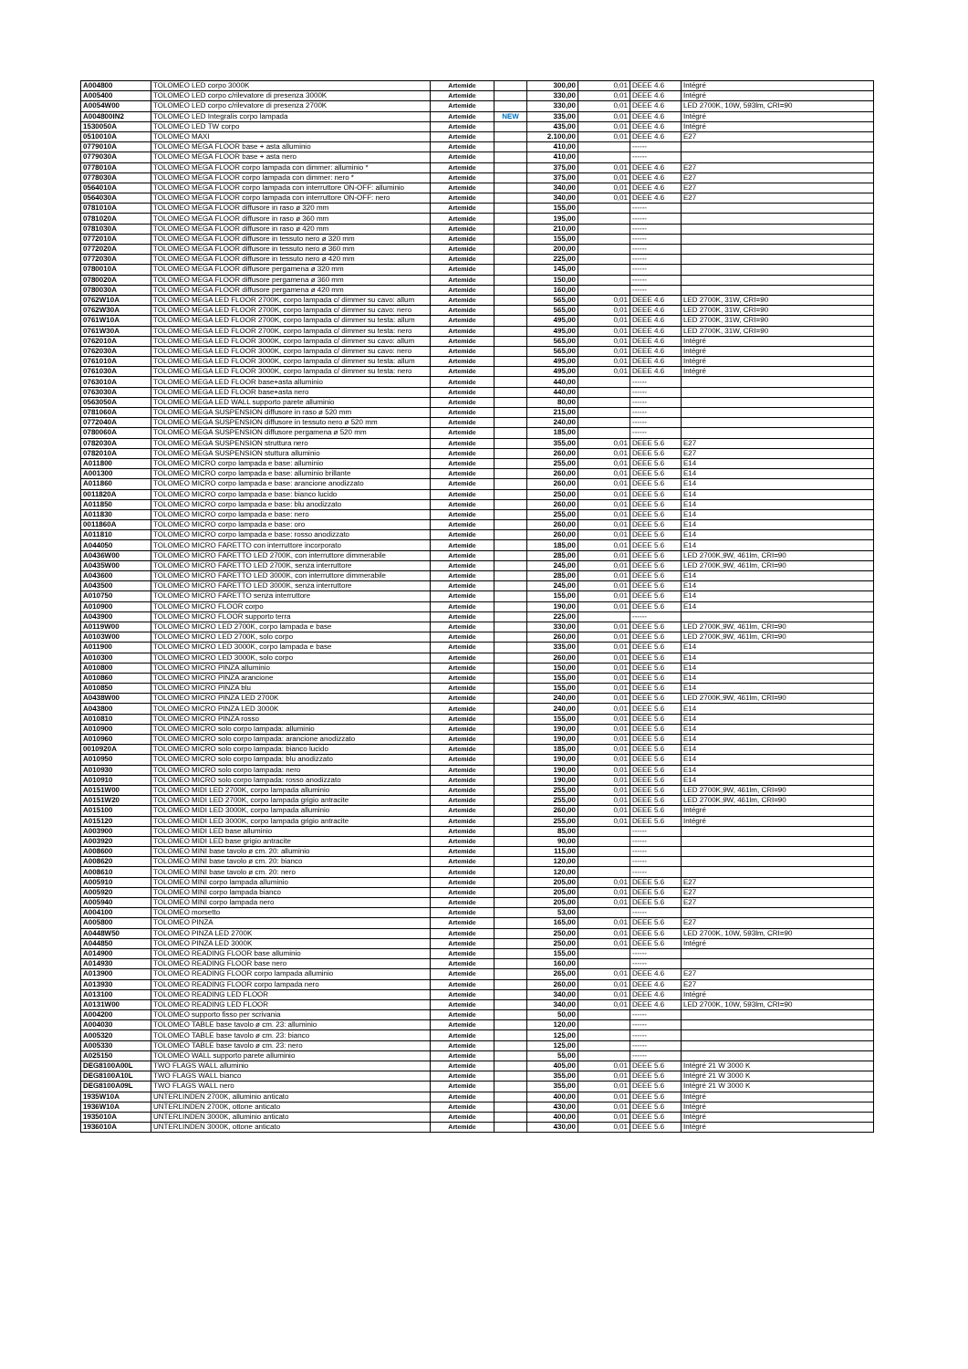| A004800 | TOLOMEO LED corpo 3000K | Artemide | | 300,00 | 0,01 | DEEE 4.6 | Intégré |
| A005400 | TOLOMEO LED corpo c/rilevatore di presenza 3000K | Artemide | | 330,00 | 0,01 | DEEE 4.6 | Intégré |
| A0054W00 | TOLOMEO LED corpo c/rilevatore di presenza 2700K | Artemide | | 330,00 | 0,01 | DEEE 4.6 | LED 2700K, 10W, 593lm, CRI=90 |
| A004800IN2 | TOLOMEO LED Integralis corpo lampada | Artemide | NEW | 335,00 | 0,01 | DEEE 4.6 | Intégré |
| 1530050A | TOLOMEO LED TW corpo | Artemide | | 435,00 | 0,01 | DEEE 4.6 | Intégré |
| 0510010A | TOLOMEO MAXI | Artemide | | 2.100,00 | 0,01 | DEEE 4.6 | E27 |
| 0779010A | TOLOMEO MEGA FLOOR base + asta alluminio | Artemide | | 410,00 | | ------ | |
| 0779030A | TOLOMEO MEGA FLOOR base + asta nero | Artemide | | 410,00 | | ------ | |
| 0778010A | TOLOMEO MEGA FLOOR corpo lampada con dimmer: alluminio * | Artemide | | 375,00 | 0,01 | DEEE 4.6 | E27 |
| 0778030A | TOLOMEO MEGA FLOOR corpo lampada con dimmer: nero * | Artemide | | 375,00 | 0,01 | DEEE 4.6 | E27 |
| 0564010A | TOLOMEO MEGA FLOOR corpo lampada con interruttore ON-OFF: alluminio | Artemide | | 340,00 | 0,01 | DEEE 4.6 | E27 |
| 0564030A | TOLOMEO MEGA FLOOR corpo lampada con interruttore ON-OFF: nero | Artemide | | 340,00 | 0,01 | DEEE 4.6 | E27 |
| 0781010A | TOLOMEO MEGA FLOOR diffusore in raso ø 320 mm | Artemide | | 155,00 | | ------ | |
| 0781020A | TOLOMEO MEGA FLOOR diffusore in raso ø 360 mm | Artemide | | 195,00 | | ------ | |
| 0781030A | TOLOMEO MEGA FLOOR diffusore in raso ø 420 mm | Artemide | | 210,00 | | ------ | |
| 0772010A | TOLOMEO MEGA FLOOR diffusore in tessuto nero ø 320 mm | Artemide | | 155,00 | | ------ | |
| 0772020A | TOLOMEO MEGA FLOOR diffusore in tessuto nero ø 360 mm | Artemide | | 200,00 | | ------ | |
| 0772030A | TOLOMEO MEGA FLOOR diffusore in tessuto nero ø 420 mm | Artemide | | 225,00 | | ------ | |
| 0780010A | TOLOMEO MEGA FLOOR diffusore pergamena ø 320 mm | Artemide | | 145,00 | | ------ | |
| 0780020A | TOLOMEO MEGA FLOOR diffusore pergamena ø 360 mm | Artemide | | 150,00 | | ------ | |
| 0780030A | TOLOMEO MEGA FLOOR diffusore pergamena ø 420 mm | Artemide | | 160,00 | | ------ | |
| 0762W10A | TOLOMEO MEGA LED FLOOR 2700K, corpo lampada c/ dimmer su cavo: allum | Artemide | | 565,00 | 0,01 | DEEE 4.6 | LED 2700K, 31W, CRI=90 |
| 0762W30A | TOLOMEO MEGA LED FLOOR 2700K, corpo lampada c/ dimmer su cavo: nero | Artemide | | 565,00 | 0,01 | DEEE 4.6 | LED 2700K, 31W, CRI=90 |
| 0761W10A | TOLOMEO MEGA LED FLOOR 2700K, corpo lampada c/ dimmer su testa: allum | Artemide | | 495,00 | 0,01 | DEEE 4.6 | LED 2700K, 31W, CRI=90 |
| 0761W30A | TOLOMEO MEGA LED FLOOR 2700K, corpo lampada c/ dimmer su testa: nero | Artemide | | 495,00 | 0,01 | DEEE 4.6 | LED 2700K, 31W, CRI=90 |
| 0762010A | TOLOMEO MEGA LED FLOOR 3000K, corpo lampada c/ dimmer su cavo: allum | Artemide | | 565,00 | 0,01 | DEEE 4.6 | Intégré |
| 0762030A | TOLOMEO MEGA LED FLOOR 3000K, corpo lampada c/ dimmer su cavo: nero | Artemide | | 565,00 | 0,01 | DEEE 4.6 | Intégré |
| 0761010A | TOLOMEO MEGA LED FLOOR 3000K, corpo lampada c/ dimmer su testa: allum | Artemide | | 495,00 | 0,01 | DEEE 4.6 | Intégré |
| 0761030A | TOLOMEO MEGA LED FLOOR 3000K, corpo lampada c/ dimmer su testa: nero | Artemide | | 495,00 | 0,01 | DEEE 4.6 | Intégré |
| 0763010A | TOLOMEO MEGA LED FLOOR base+asta alluminio | Artemide | | 440,00 | | ------ | |
| 0763030A | TOLOMEO MEGA LED FLOOR base+asta nero | Artemide | | 440,00 | | ------ | |
| 0563050A | TOLOMEO MEGA LED WALL supporto parete alluminio | Artemide | | 80,00 | | ------ | |
| 0781060A | TOLOMEO MEGA SUSPENSION diffusore in raso ø 520 mm | Artemide | | 215,00 | | ------ | |
| 0772040A | TOLOMEO MEGA SUSPENSION diffusore in tessuto nero ø 520 mm | Artemide | | 240,00 | | ------ | |
| 0780060A | TOLOMEO MEGA SUSPENSION diffusore pergamena ø 520 mm | Artemide | | 185,00 | | ------ | |
| 0782030A | TOLOMEO MEGA SUSPENSION struttura nero | Artemide | | 355,00 | 0,01 | DEEE 5.6 | E27 |
| 0782010A | TOLOMEO MEGA SUSPENSION stuttura alluminio | Artemide | | 260,00 | 0,01 | DEEE 5.6 | E27 |
| A011800 | TOLOMEO MICRO corpo lampada e base: alluminio | Artemide | | 255,00 | 0,01 | DEEE 5.6 | E14 |
| A001300 | TOLOMEO MICRO corpo lampada e base: alluminio brillante | Artemide | | 260,00 | 0,01 | DEEE 5.6 | E14 |
| A011860 | TOLOMEO MICRO corpo lampada e base: arancione anodizzato | Artemide | | 260,00 | 0,01 | DEEE 5.6 | E14 |
| 0011820A | TOLOMEO MICRO corpo lampada e base: bianco lucido | Artemide | | 250,00 | 0,01 | DEEE 5.6 | E14 |
| A011850 | TOLOMEO MICRO corpo lampada e base: blu anodizzato | Artemide | | 260,00 | 0,01 | DEEE 5.6 | E14 |
| A011830 | TOLOMEO MICRO corpo lampada e base: nero | Artemide | | 255,00 | 0,01 | DEEE 5.6 | E14 |
| 0011860A | TOLOMEO MICRO corpo lampada e base: oro | Artemide | | 260,00 | 0,01 | DEEE 5.6 | E14 |
| A011810 | TOLOMEO MICRO corpo lampada e base: rosso anodizzato | Artemide | | 260,00 | 0,01 | DEEE 5.6 | E14 |
| A044050 | TOLOMEO MICRO FARETTO con interruttore incorporato | Artemide | | 185,00 | 0,01 | DEEE 5.6 | E14 |
| A0436W00 | TOLOMEO MICRO FARETTO LED 2700K, con interruttore dimmerabile | Artemide | | 285,00 | 0,01 | DEEE 5.6 | LED 2700K,9W, 461lm, CRI=90 |
| A0435W00 | TOLOMEO MICRO FARETTO LED 2700K, senza interruttore | Artemide | | 245,00 | 0,01 | DEEE 5.6 | LED 2700K,9W, 461lm, CRI=90 |
| A043600 | TOLOMEO MICRO FARETTO LED 3000K, con interruttore dimmerabile | Artemide | | 285,00 | 0,01 | DEEE 5.6 | E14 |
| A043500 | TOLOMEO MICRO FARETTO LED 3000K, senza interruttore | Artemide | | 245,00 | 0,01 | DEEE 5.6 | E14 |
| A010750 | TOLOMEO MICRO FARETTO senza interruttore | Artemide | | 155,00 | 0,01 | DEEE 5.6 | E14 |
| A010900 | TOLOMEO MICRO FLOOR corpo | Artemide | | 190,00 | 0,01 | DEEE 5.6 | E14 |
| A043900 | TOLOMEO MICRO FLOOR supporto terra | Artemide | | 225,00 | | ------ | |
| A0119W00 | TOLOMEO MICRO LED 2700K, corpo lampada e base | Artemide | | 330,00 | 0,01 | DEEE 5.6 | LED 2700K,9W, 461lm, CRI=90 |
| A0103W00 | TOLOMEO MICRO LED 2700K, solo corpo | Artemide | | 260,00 | 0,01 | DEEE 5.6 | LED 2700K,9W, 461lm, CRI=90 |
| A011900 | TOLOMEO MICRO LED 3000K, corpo lampada e base | Artemide | | 335,00 | 0,01 | DEEE 5.6 | E14 |
| A010300 | TOLOMEO MICRO LED 3000K, solo corpo | Artemide | | 260,00 | 0,01 | DEEE 5.6 | E14 |
| A010800 | TOLOMEO MICRO PINZA alluminio | Artemide | | 150,00 | 0,01 | DEEE 5.6 | E14 |
| A010860 | TOLOMEO MICRO PINZA arancione | Artemide | | 155,00 | 0,01 | DEEE 5.6 | E14 |
| A010850 | TOLOMEO MICRO PINZA blu | Artemide | | 155,00 | 0,01 | DEEE 5.6 | E14 |
| A0438W00 | TOLOMEO MICRO PINZA LED 2700K | Artemide | | 240,00 | 0,01 | DEEE 5.6 | LED 2700K,9W, 461lm, CRI=90 |
| A043800 | TOLOMEO MICRO PINZA LED 3000K | Artemide | | 240,00 | 0,01 | DEEE 5.6 | E14 |
| A010810 | TOLOMEO MICRO PINZA rosso | Artemide | | 155,00 | 0,01 | DEEE 5.6 | E14 |
| A010900 | TOLOMEO MICRO solo corpo lampada: alluminio | Artemide | | 190,00 | 0,01 | DEEE 5.6 | E14 |
| A010960 | TOLOMEO MICRO solo corpo lampada: arancione anodizzato | Artemide | | 190,00 | 0,01 | DEEE 5.6 | E14 |
| 0010920A | TOLOMEO MICRO solo corpo lampada: bianco lucido | Artemide | | 185,00 | 0,01 | DEEE 5.6 | E14 |
| A010950 | TOLOMEO MICRO solo corpo lampada: blu anodizzato | Artemide | | 190,00 | 0,01 | DEEE 5.6 | E14 |
| A010930 | TOLOMEO MICRO solo corpo lampada: nero | Artemide | | 190,00 | 0,01 | DEEE 5.6 | E14 |
| A010910 | TOLOMEO MICRO solo corpo lampada: rosso anodizzato | Artemide | | 190,00 | 0,01 | DEEE 5.6 | E14 |
| A0151W00 | TOLOMEO MIDI LED 2700K, corpo lampada alluminio | Artemide | | 255,00 | 0,01 | DEEE 5.6 | LED 2700K,9W, 461lm, CRI=90 |
| A0151W20 | TOLOMEO MIDI LED 2700K, corpo lampada grigio antracite | Artemide | | 255,00 | 0,01 | DEEE 5.6 | LED 2700K,9W, 461lm, CRI=90 |
| A015100 | TOLOMEO MIDI LED 3000K, corpo lampada alluminio | Artemide | | 260,00 | 0,01 | DEEE 5.6 | Intégré |
| A015120 | TOLOMEO MIDI LED 3000K, corpo lampada grigio antracite | Artemide | | 255,00 | 0,01 | DEEE 5.6 | Intégré |
| A003900 | TOLOMEO MIDI LED base alluminio | Artemide | | 85,00 | | ------ | |
| A003920 | TOLOMEO MIDI LED base grigio antracite | Artemide | | 90,00 | | ------ | |
| A008600 | TOLOMEO MINI base tavolo ø cm. 20: alluminio | Artemide | | 115,00 | | ------ | |
| A008620 | TOLOMEO MINI base tavolo ø cm. 20: bianco | Artemide | | 120,00 | | ------ | |
| A008610 | TOLOMEO MINI base tavolo ø cm. 20: nero | Artemide | | 120,00 | | ------ | |
| A005910 | TOLOMEO MINI corpo lampada alluminio | Artemide | | 205,00 | 0,01 | DEEE 5.6 | E27 |
| A005920 | TOLOMEO MINI corpo lampada bianco | Artemide | | 205,00 | 0,01 | DEEE 5.6 | E27 |
| A005940 | TOLOMEO MINI corpo lampada nero | Artemide | | 205,00 | 0,01 | DEEE 5.6 | E27 |
| A004100 | TOLOMEO morsetto | Artemide | | 53,00 | | ------ | |
| A005800 | TOLOMEO PINZA | Artemide | | 165,00 | 0,01 | DEEE 5.6 | E27 |
| A0448W50 | TOLOMEO PINZA LED 2700K | Artemide | | 250,00 | 0,01 | DEEE 5.6 | LED 2700K, 10W, 593lm, CRI=90 |
| A044850 | TOLOMEO PINZA LED 3000K | Artemide | | 250,00 | 0,01 | DEEE 5.6 | Intégré |
| A014900 | TOLOMEO READING FLOOR base alluminio | Artemide | | 155,00 | | ------ | |
| A014930 | TOLOMEO READING FLOOR base nero | Artemide | | 160,00 | | ------ | |
| A013900 | TOLOMEO READING FLOOR corpo lampada alluminio | Artemide | | 265,00 | 0,01 | DEEE 4.6 | E27 |
| A013930 | TOLOMEO READING FLOOR corpo lampada nero | Artemide | | 260,00 | 0,01 | DEEE 4.6 | E27 |
| A013100 | TOLOMEO READING LED FLOOR | Artemide | | 340,00 | 0,01 | DEEE 4.6 | Intégré |
| A0131W00 | TOLOMEO READING LED FLOOR | Artemide | | 340,00 | 0,01 | DEEE 4.6 | LED 2700K, 10W, 593lm, CRI=90 |
| A004200 | TOLOMEO supporto fisso per scrivania | Artemide | | 50,00 | | ------ | |
| A004030 | TOLOMEO TABLE base tavolo ø cm. 23: alluminio | Artemide | | 120,00 | | ------ | |
| A005320 | TOLOMEO TABLE base tavolo ø cm. 23: bianco | Artemide | | 125,00 | | ------ | |
| A005330 | TOLOMEO TABLE base tavolo ø cm. 23: nero | Artemide | | 125,00 | | ------ | |
| A025150 | TOLOMEO WALL supporto parete alluminio | Artemide | | 55,00 | | ------ | |
| DEG8100A00L | TWO FLAGS WALL alluminio | Artemide | | 405,00 | 0,01 | DEEE 5.6 | Intégré 21 W 3000 K |
| DEG8100A10L | TWO FLAGS WALL bianco | Artemide | | 355,00 | 0,01 | DEEE 5.6 | Intégré 21 W 3000 K |
| DEG8100A09L | TWO FLAGS WALL nero | Artemide | | 355,00 | 0,01 | DEEE 5.6 | Intégré 21 W 3000 K |
| 1935W10A | UNTERLINDEN 2700K, alluminio anticato | Artemide | | 400,00 | 0,01 | DEEE 5.6 | Intégré |
| 1936W10A | UNTERLINDEN 2700K, ottone anticato | Artemide | | 430,00 | 0,01 | DEEE 5.6 | Intégré |
| 1935010A | UNTERLINDEN 3000K, alluminio anticato | Artemide | | 400,00 | 0,01 | DEEE 5.6 | Intégré |
| 1936010A | UNTERLINDEN 3000K, ottone anticato | Artemide | | 430,00 | 0,01 | DEEE 5.6 | Intégré |